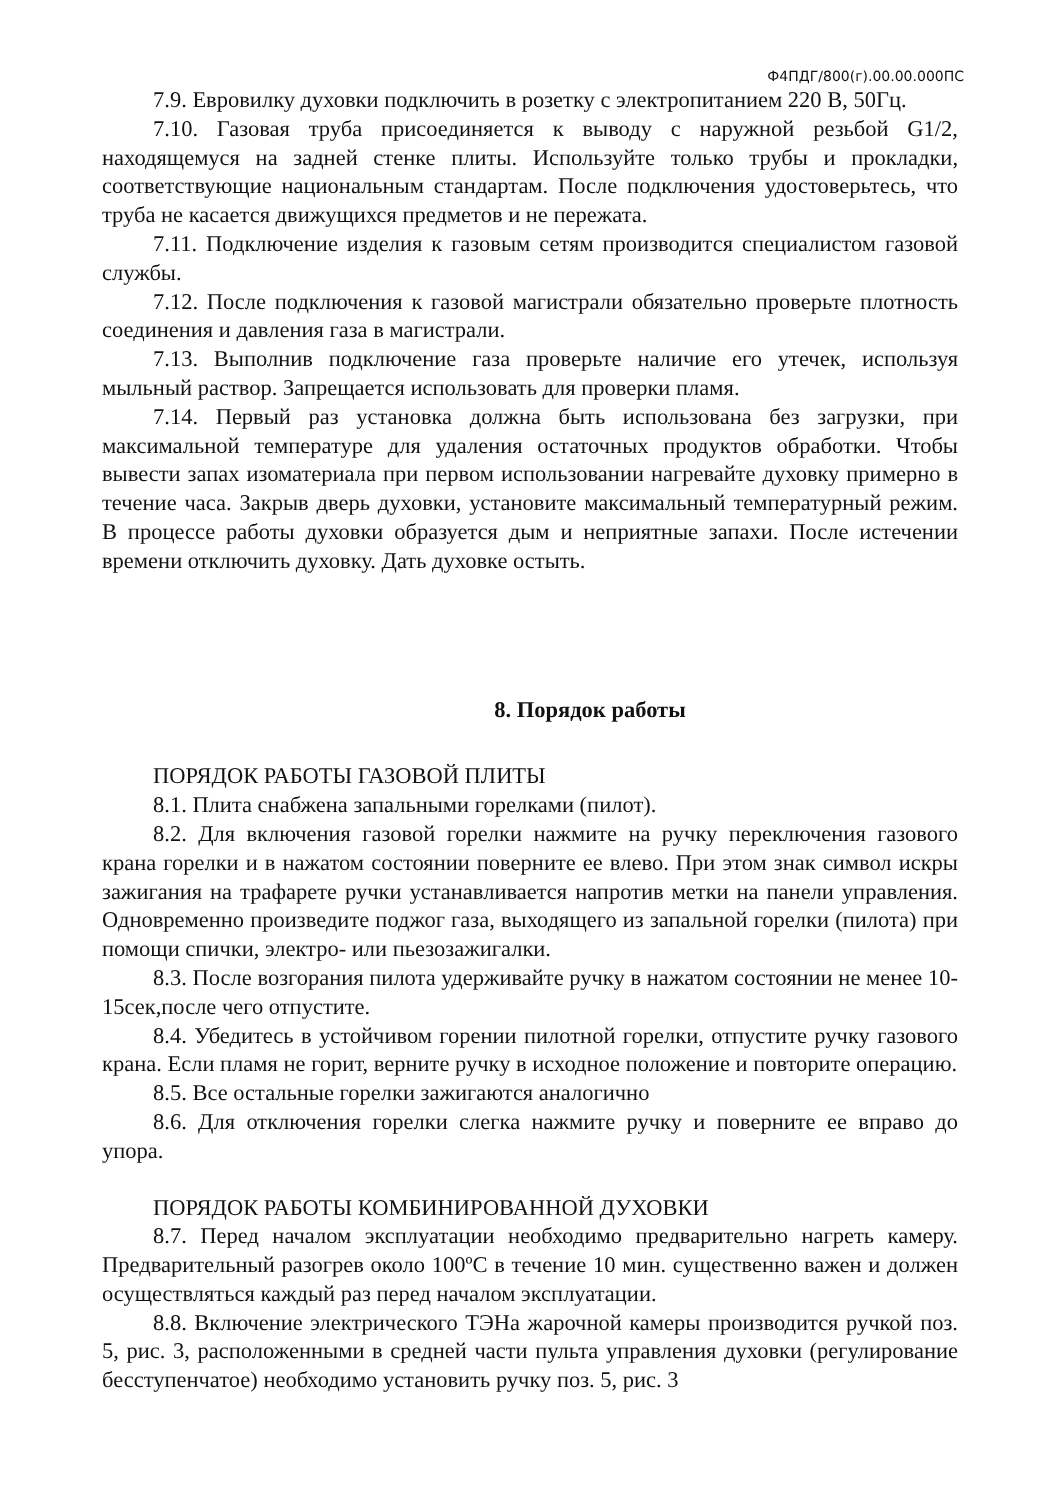Ф4ПДГ/800(г).00.00.000ПС
7.9. Евровилку духовки подключить в розетку с электропитанием 220 В, 50Гц.
7.10. Газовая труба присоединяется к выводу с наружной резьбой G1/2, находящемуся на задней стенке плиты. Используйте только трубы и прокладки, соответствующие национальным стандартам. После подключения удостоверьтесь, что труба не касается движущихся предметов и не пережата.
7.11. Подключение изделия к газовым сетям производится специалистом газовой службы.
7.12. После подключения к газовой магистрали обязательно проверьте плотность соединения и давления газа в магистрали.
7.13. Выполнив подключение газа проверьте наличие его утечек, используя мыльный раствор. Запрещается использовать для проверки пламя.
7.14. Первый раз установка должна быть использована без загрузки, при максимальной температуре для удаления остаточных продуктов обработки. Чтобы вывести запах изоматериала при первом использовании нагревайте духовку примерно в течение часа. Закрыв дверь духовки, установите максимальный температурный режим. В процессе работы духовки образуется дым и неприятные запахи. После истечении времени отключить духовку. Дать духовке остыть.
8. Порядок работы
ПОРЯДОК РАБОТЫ ГАЗОВОЙ ПЛИТЫ
8.1. Плита снабжена запальными горелками (пилот).
8.2. Для включения газовой горелки нажмите на ручку переключения газового крана горелки и в нажатом состоянии поверните ее влево. При этом знак символ искры зажигания на трафарете ручки устанавливается напротив метки на панели управления. Одновременно произведите поджог газа, выходящего из запальной горелки (пилота) при помощи спички, электро- или пьезозажигалки.
8.3. После возгорания пилота удерживайте ручку в нажатом состоянии не менее 10-15сек,после чего отпустите.
8.4. Убедитесь в устойчивом горении пилотной горелки, отпустите ручку газового крана. Если пламя не горит, верните ручку в исходное положение и повторите операцию.
8.5. Все остальные горелки зажигаются аналогично
8.6. Для отключения горелки слегка нажмите ручку и поверните ее вправо до упора.
ПОРЯДОК РАБОТЫ КОМБИНИРОВАННОЙ ДУХОВКИ
8.7. Перед началом эксплуатации необходимо предварительно нагреть камеру. Предварительный разогрев около 100ºС в течение 10 мин. существенно важен и должен осуществляться каждый раз перед началом эксплуатации.
8.8. Включение электрического ТЭНа жарочной камеры производится ручкой поз. 5, рис. 3, расположенными в средней части пульта управления духовки (регулирование бесступенчатое) необходимо установить ручку поз. 5, рис. 3